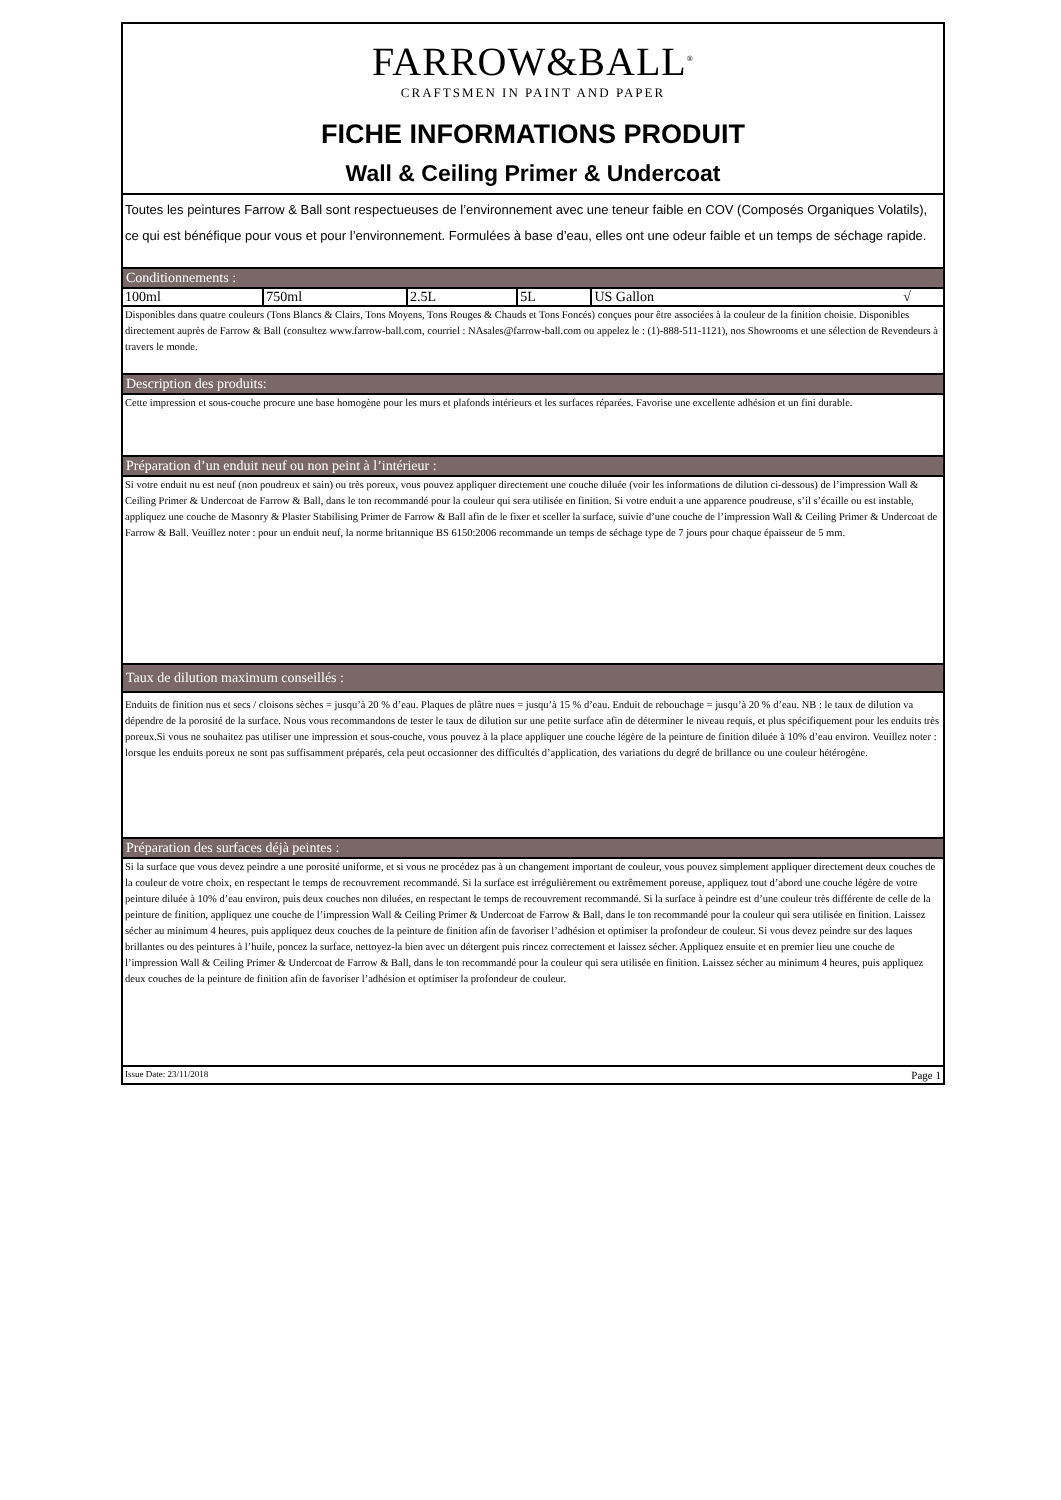FARROW&BALL<sup>®</sup>
CRAFTSMEN IN PAINT AND PAPER
FICHE INFORMATIONS PRODUIT
Wall & Ceiling Primer & Undercoat
Toutes les peintures Farrow & Ball sont respectueuses de l’environnement avec une teneur faible en COV (Composés Organiques Volatils), ce qui est bénéfique pour vous et pour l’environnement. Formulées à base d’eau, elles ont une odeur faible et un temps de séchage rapide.
Conditionnements :
| 100ml | 750ml | 2.5L | 5L | US Gallon √ |
Disponibles dans quatre couleurs (Tons Blancs & Clairs, Tons Moyens, Tons Rouges & Chauds et Tons Foncés) conçues pour être associées à la couleur de la finition choisie. Disponibles directement auprès de Farrow & Ball (consultez www.farrow-ball.com, courriel : NAsales@farrow-ball.com ou appelez le : (1)-888-511-1121), nos Showrooms et une sélection de Revendeurs à travers le monde.
Description des produits:
Cette impression et sous-couche procure une base homogène pour les murs et plafonds intérieurs et les surfaces réparées. Favorise une excellente adhésion et un fini durable.
Préparation d’un enduit neuf ou non peint à l’intérieur :
Si votre enduit nu est neuf (non poudreux et sain) ou très poreux, vous pouvez appliquer directement une couche diluée (voir les informations de dilution ci-dessous) de l’impression Wall & Ceiling Primer & Undercoat de Farrow & Ball, dans le ton recommandé pour la couleur qui sera utilisée en finition. Si votre enduit a une apparence poudreuse, s’il s’écaille ou est instable, appliquez une couche de Masonry & Plaster Stabilising Primer de Farrow & Ball afin de le fixer et sceller la surface, suivie d’une couche de l’impression Wall & Ceiling Primer & Undercoat de Farrow & Ball. Veuillez noter : pour un enduit neuf, la norme britannique BS 6150:2006 recommande un temps de séchage type de 7 jours pour chaque épaisseur de 5 mm.
Taux de dilution maximum conseillés :
Enduits de finition nus et secs / cloisons sèches = jusqu’à 20 % d’eau. Plaques de plâtre nues = jusqu’à 15 % d’eau. Enduit de rebouchage = jusqu’à 20 % d’eau. NB : le taux de dilution va dépendre de la porosité de la surface. Nous vous recommandons de tester le taux de dilution sur une petite surface afin de déterminer le niveau requis, et plus spécifiquement pour les enduits très poreux.Si vous ne souhaitez pas utiliser une impression et sous-couche, vous pouvez à la place appliquer une couche légère de la peinture de finition diluée à 10% d’eau environ. Veuillez noter : lorsque les enduits poreux ne sont pas suffisamment préparés, cela peut occasionner des difficultés d’application, des variations du degré de brillance ou une couleur hétérogène.
Préparation des surfaces déjà peintes :
Si la surface que vous devez peindre a une porosité uniforme, et si vous ne procédez pas à un changement important de couleur, vous pouvez simplement appliquer directement deux couches de la couleur de votre choix, en respectant le temps de recouvrement recommandé. Si la surface est irrégulièrement ou extrêmement poreuse, appliquez tout d’abord une couche légère de votre peinture diluée à 10% d’eau environ, puis deux couches non diluées, en respectant le temps de recouvrement recommandé. Si la surface à peindre est d’une couleur très différente de celle de la peinture de finition, appliquez une couche de l’impression Wall & Ceiling Primer & Undercoat de Farrow & Ball, dans le ton recommandé pour la couleur qui sera utilisée en finition. Laissez sécher au minimum 4 heures, puis appliquez deux couches de la peinture de finition afin de favoriser l’adhésion et optimiser la profondeur de couleur. Si vous devez peindre sur des laques brillantes ou des peintures à l’huile, poncez la surface, nettoyez-la bien avec un détergent puis rincez correctement et laissez sécher. Appliquez ensuite et en premier lieu une couche de l’impression Wall & Ceiling Primer & Undercoat de Farrow & Ball, dans le ton recommandé pour la couleur qui sera utilisée en finition. Laissez sécher au minimum 4 heures, puis appliquez deux couches de la peinture de finition afin de favoriser l’adhésion et optimiser la profondeur de couleur.
Issue Date: 23/11/2018 Page 1